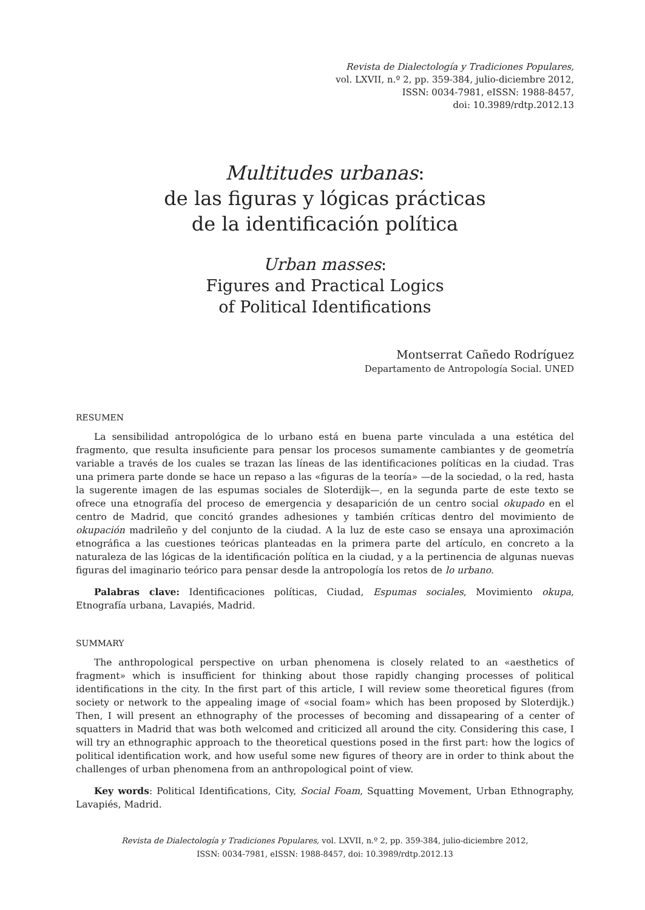Revista de Dialectología y Tradiciones Populares,
vol. LXVII, n.º 2, pp. 359-384, julio-diciembre 2012,
ISSN: 0034-7981, eISSN: 1988-8457,
doi: 10.3989/rdtp.2012.13
Multitudes urbanas:
de las figuras y lógicas prácticas
de la identificación política
Urban masses:
Figures and Practical Logics
of Political Identifications
Montserrat Cañedo Rodríguez
Departamento de Antropología Social. UNED
RESUMEN
La sensibilidad antropológica de lo urbano está en buena parte vinculada a una estética del fragmento, que resulta insuficiente para pensar los procesos sumamente cambiantes y de geometría variable a través de los cuales se trazan las líneas de las identificaciones políticas en la ciudad. Tras una primera parte donde se hace un repaso a las «figuras de la teoría» —de la sociedad, o la red, hasta la sugerente imagen de las espumas sociales de Sloterdijk—, en la segunda parte de este texto se ofrece una etnografía del proceso de emergencia y desaparición de un centro social okupado en el centro de Madrid, que concitó grandes adhesiones y también críticas dentro del movimiento de okupación madrileño y del conjunto de la ciudad. A la luz de este caso se ensaya una aproximación etnográfica a las cuestiones teóricas planteadas en la primera parte del artículo, en concreto a la naturaleza de las lógicas de la identificación política en la ciudad, y a la pertinencia de algunas nuevas figuras del imaginario teórico para pensar desde la antropología los retos de lo urbano.
Palabras clave: Identificaciones políticas, Ciudad, Espumas sociales, Movimiento okupa, Etnografía urbana, Lavapiés, Madrid.
SUMMARY
The anthropological perspective on urban phenomena is closely related to an «aesthetics of fragment» which is insufficient for thinking about those rapidly changing processes of political identifications in the city. In the first part of this article, I will review some theoretical figures (from society or network to the appealing image of «social foam» which has been proposed by Sloterdijk.) Then, I will present an ethnography of the processes of becoming and dissapearing of a center of squatters in Madrid that was both welcomed and criticized all around the city. Considering this case, I will try an ethnographic approach to the theoretical questions posed in the first part: how the logics of political identification work, and how useful some new figures of theory are in order to think about the challenges of urban phenomena from an anthropological point of view.
Key words: Political Identifications, City, Social Foam, Squatting Movement, Urban Ethnography, Lavapiés, Madrid.
Revista de Dialectología y Tradiciones Populares, vol. LXVII, n.º 2, pp. 359-384, julio-diciembre 2012,
ISSN: 0034-7981, eISSN: 1988-8457, doi: 10.3989/rdtp.2012.13